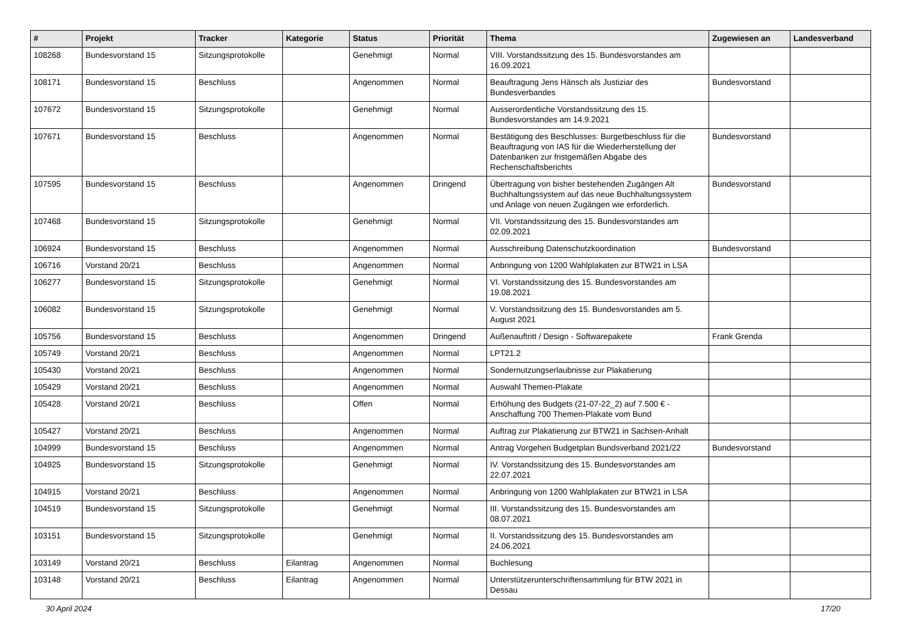| # | Projekt | Tracker | Kategorie | Status | Priorität | Thema | Zugewiesen an | Landesverband |
| --- | --- | --- | --- | --- | --- | --- | --- | --- |
| 108268 | Bundesvorstand 15 | Sitzungsprotokolle | | Genehmigt | Normal | VIII. Vorstandssitzung des 15. Bundesvorstandes am 16.09.2021 | | |
| 108171 | Bundesvorstand 15 | Beschluss | | Angenommen | Normal | Beauftragung Jens Hänsch als Justiziar des Bundesverbandes | Bundesvorstand | |
| 107672 | Bundesvorstand 15 | Sitzungsprotokolle | | Genehmigt | Normal | Ausserordentliche Vorstandssitzung des 15. Bundesvorstandes am 14.9.2021 | | |
| 107671 | Bundesvorstand 15 | Beschluss | | Angenommen | Normal | Bestätigung des Beschlusses: Burgetbeschluss für die Beauftragung von IAS für die Wiederherstellung der Datenbanken zur fristgemäßen Abgabe des Rechenschaftsberichts | Bundesvorstand | |
| 107595 | Bundesvorstand 15 | Beschluss | | Angenommen | Dringend | Übertragung von bisher bestehenden Zugängen Alt Buchhaltungssystem auf das neue Buchhaltungssystem und Anlage von neuen Zugängen wie erforderlich. | Bundesvorstand | |
| 107468 | Bundesvorstand 15 | Sitzungsprotokolle | | Genehmigt | Normal | VII. Vorstandssitzung des 15. Bundesvorstandes am 02.09.2021 | | |
| 106924 | Bundesvorstand 15 | Beschluss | | Angenommen | Normal | Ausschreibung Datenschutzkoordination | Bundesvorstand | |
| 106716 | Vorstand 20/21 | Beschluss | | Angenommen | Normal | Anbringung von 1200 Wahlplakaten zur BTW21 in LSA | | |
| 106277 | Bundesvorstand 15 | Sitzungsprotokolle | | Genehmigt | Normal | VI. Vorstandssitzung des 15. Bundesvorstandes am 19.08.2021 | | |
| 106082 | Bundesvorstand 15 | Sitzungsprotokolle | | Genehmigt | Normal | V. Vorstandssitzung des 15. Bundesvorstandes am 5. August 2021 | | |
| 105756 | Bundesvorstand 15 | Beschluss | | Angenommen | Dringend | Außenauftritt / Design - Softwarepakete | Frank Grenda | |
| 105749 | Vorstand 20/21 | Beschluss | | Angenommen | Normal | LPT21.2 | | |
| 105430 | Vorstand 20/21 | Beschluss | | Angenommen | Normal | Sondernutzungserlaubnisse zur Plakatierung | | |
| 105429 | Vorstand 20/21 | Beschluss | | Angenommen | Normal | Auswahl Themen-Plakate | | |
| 105428 | Vorstand 20/21 | Beschluss | | Offen | Normal | Erhöhung des Budgets (21-07-22_2) auf 7.500 € - Anschaffung 700 Themen-Plakate vom Bund | | |
| 105427 | Vorstand 20/21 | Beschluss | | Angenommen | Normal | Auftrag zur Plakatierung zur BTW21 in Sachsen-Anhalt | | |
| 104999 | Bundesvorstand 15 | Beschluss | | Angenommen | Normal | Antrag Vorgehen Budgetplan Bundsverband 2021/22 | Bundesvorstand | |
| 104925 | Bundesvorstand 15 | Sitzungsprotokolle | | Genehmigt | Normal | IV. Vorstandssitzung des 15. Bundesvorstandes am 22.07.2021 | | |
| 104915 | Vorstand 20/21 | Beschluss | | Angenommen | Normal | Anbringung von 1200 Wahlplakaten zur BTW21 in LSA | | |
| 104519 | Bundesvorstand 15 | Sitzungsprotokolle | | Genehmigt | Normal | III. Vorstandssitzung des 15. Bundesvorstandes am 08.07.2021 | | |
| 103151 | Bundesvorstand 15 | Sitzungsprotokolle | | Genehmigt | Normal | II. Vorstandssitzung des 15. Bundesvorstandes am 24.06.2021 | | |
| 103149 | Vorstand 20/21 | Beschluss | Eilantrag | Angenommen | Normal | Buchlesung | | |
| 103148 | Vorstand 20/21 | Beschluss | Eilantrag | Angenommen | Normal | Unterstützerunterschriftensammlung für BTW 2021 in Dessau | | |
30 April 2024 17/20